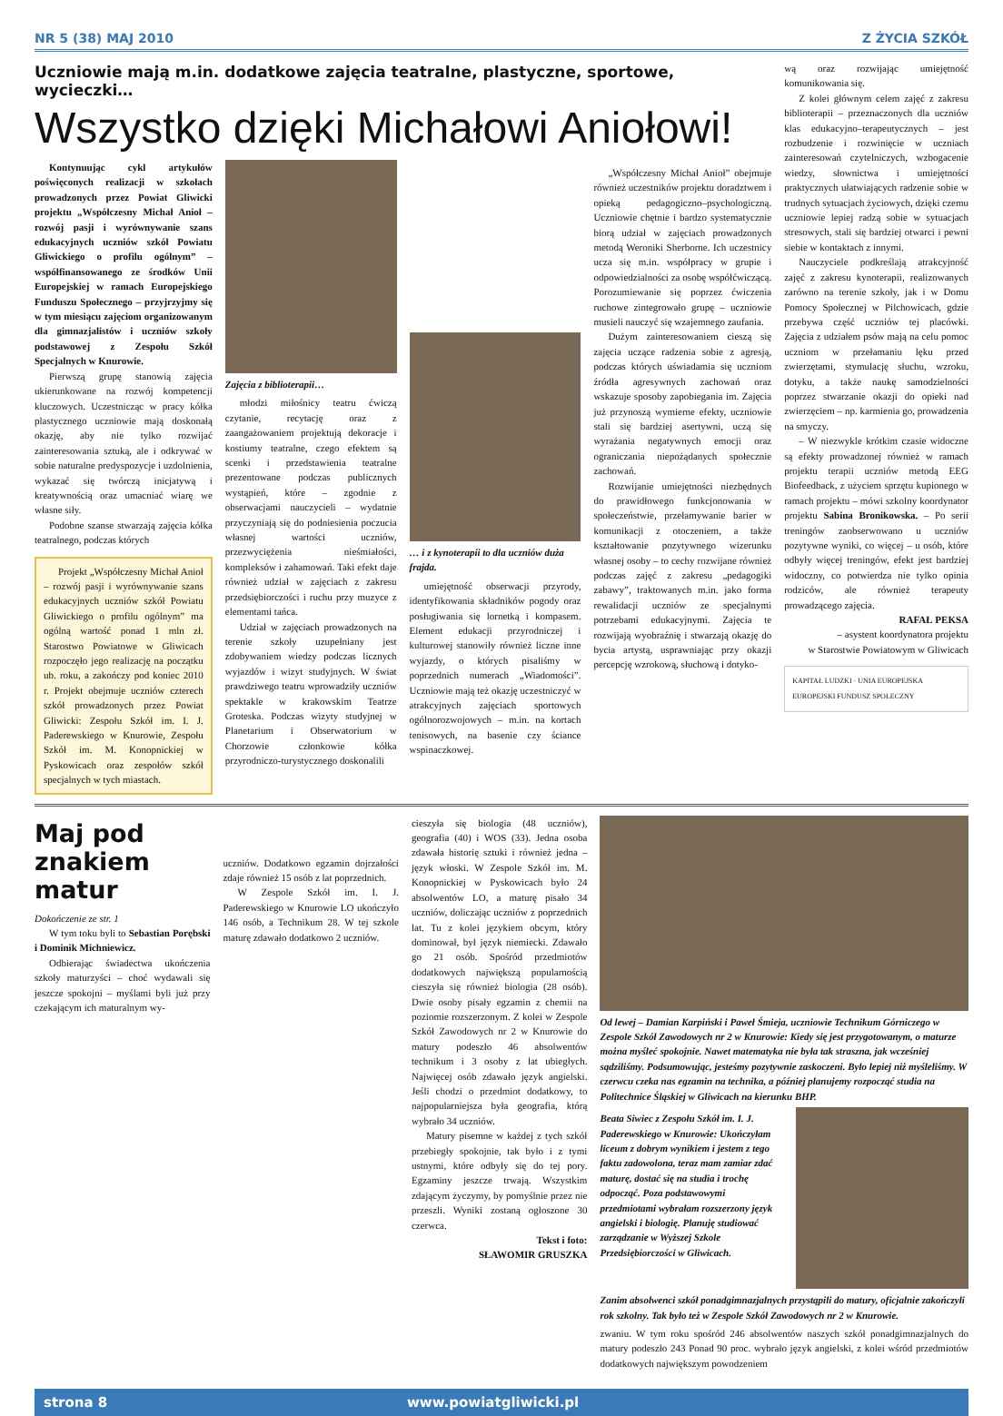NR 5 (38) MAJ 2010 Z ŻYCIA SZKÓŁ
Uczniowie mają m.in. dodatkowe zajęcia teatralne, plastyczne, sportowe, wycieczki…
Wszystko dzięki Michałowi Aniołowi!
Kontynuując cykl artykułów poświęconych realizacji w szkołach prowadzonych przez Powiat Gliwicki projektu „Współczesny Michał Anioł – rozwój pasji i wyrównywanie szans edukacyjnych uczniów szkół Powiatu Gliwickiego o profilu ogólnym” – współfinansowanego ze środków Unii Europejskiej w ramach Europejskiego Funduszu Społecznego – przyjrzyjmy się w tym miesiącu zajęciom organizowanym dla gimnazjalistów i uczniów szkoły podstawowej z Zespołu Szkół Specjalnych w Knurowie.
Pierwszą grupę stanowią zajęcia ukierunkowane na rozwój kompetencji kluczowych. Uczestnicząc w pracy kółka plastycznego uczniowie mają doskonałą okazję, aby nie tylko rozwijać zainteresowania sztuką, ale i odkrywać w sobie naturalne predyspozycje i uzdolnienia, wykazać się twórczą inicjatywą i kreatywnością oraz umacniać wiarę we własne siły.
Podobne szanse stwarzają zajęcia kółka teatralnego, podczas których
Projekt „Współczesny Michał Anioł – rozwój pasji i wyrównywanie szans edukacyjnych uczniów szkół Powiatu Gliwickiego o profilu ogólnym” ma ogólną wartość ponad 1 mln zł. Starostwo Powiatowe w Gliwicach rozpoczęło jego realizację na początku ub. roku, a zakończy pod koniec 2010 r. Projekt obejmuje uczniów czterech szkół prowadzonych przez Powiat Gliwicki: Zespołu Szkół im. I. J. Paderewskiego w Knurowie, Zespołu Szkół im. M. Konopnickiej w Pyskowicach oraz zespołów szkół specjalnych w tych miastach.
Zajęcia z biblioterapii…
młodzi miłośnicy teatru ćwiczą czytanie, recytację oraz z zaangażowaniem projektują dekoracje i kostiumy teatralne, czego efektem są scenki i przedstawienia teatralne prezentowane podczas publicznych wystąpień, które – zgodnie z obserwacjami nauczycieli – wydatnie przyczyniają się do podniesienia poczucia własnej wartości uczniów, przezwyciężenia nieśmiałości, kompleksów i zahamowań. Taki efekt daje również udział w zajęciach z zakresu przedsiębiorczości i ruchu przy muzyce z elementami tańca.
Udział w zajęciach prowadzonych na terenie szkoły uzupełniany jest zdobywaniem wiedzy podczas licznych wyjazdów i wizyt studyjnych. W świat prawdziwego teatru wprowadziły uczniów spektakle w krakowskim Teatrze Groteska. Podczas wizyty studyjnej w Planetarium i Obserwatorium w Chorzowie członkowie kółka przyrodniczo-turystycznego doskonalili
… i z kynoterapii to dla uczniów duża frajda.
umiejętność obserwacji przyrody, identyfikowania składników pogody oraz posługiwania się lornetką i kompasem. Element edukacji przyrodniczej i kulturowej stanowiły również liczne inne wyjazdy, o których pisaliśmy w poprzednich numerach „Wiadomości”. Uczniowie mają też okazję uczestniczyć w atrakcyjnych zajęciach sportowych ogólnorozwojowych – m.in. na kortach tenisowych, na basenie czy ściance wspinaczkowej.
„Współczesny Michał Anioł” obejmuje również uczestników projektu doradztwem i opieką pedagogiczno–psychologiczną. Uczniowie chętnie i bardzo systematycznie biorą udział w zajęciach prowadzonych metodą Weroniki Sherborne. Ich uczestnicy ucza się m.in. współpracy w grupie i odpowiedzialności za osobę współćwiczącą. Porozumiewanie się poprzez ćwiczenia ruchowe zintegrowało grupę – uczniowie musieli nauczyć się wzajemnego zaufania.
Dużym zainteresowaniem cieszą się zajęcia uczące radzenia sobie z agresją, podczas których uświadamia się uczniom źródła agresywnych zachowań oraz wskazuje sposoby zapobiegania im. Zajęcia już przynoszą wymierne efekty, uczniowie stali się bardziej asertywni, uczą się wyrażania negatywnych emocji oraz ograniczania niepożądanych społecznie zachowań.
Rozwijanie umiejętności niezbędnych do prawidłowego funkcjonowania w społeczeństwie, przełamywanie barier w komunikacji z otoczeniem, a także kształtowanie pozytywnego wizerunku własnej osoby – to cechy rozwijane również podczas zajęć z zakresu „pedagogiki zabawy”, traktowanych m.in. jako forma rewalidacji uczniów ze specjalnymi potrzebami edukacyjnymi. Zajęcia te rozwijają wyobraźnię i stwarzają okazję do bycia artystą, usprawniając przy okazji percepcję wzrokową, słuchową i dotyko-
wą oraz rozwijając umiejętność komunikowania się.
Z kolei głównym celem zajęć z zakresu biblioterapii – przeznaczonych dla uczniów klas edukacyjno–terapeutycznych – jest rozbudzenie i rozwinięcie w uczniach zainteresowań czytelniczych, wzbogacenie wiedzy, słownictwa i umiejętności praktycznych ułatwiających radzenie sobie w trudnych sytuacjach życiowych, dzięki czemu uczniowie lepiej radzą sobie w sytuacjach stresowych, stali się bardziej otwarci i pewni siebie w kontaktach z innymi.
Nauczyciele podkreślają atrakcyjność zajęć z zakresu kynoterapii, realizowanych zarówno na terenie szkoły, jak i w Domu Pomocy Społecznej w Pilchowicach, gdzie przebywa część uczniów tej placówki. Zajęcia z udziałem psów mają na celu pomoc uczniom w przełamaniu lęku przed zwierzętami, stymulację słuchu, wzroku, dotyku, a także naukę samodzielności poprzez stwarzanie okazji do opieki nad zwierzęciem – np. karmienia go, prowadzenia na smyczy.
– W niezwykle krótkim czasie widoczne są efekty prowadzonej również w ramach projektu terapii uczniów metodą EEG Biofeedback, z użyciem sprzętu kupionego w ramach projektu – mówi szkolny koordynator projektu Sabina Bronikowska. – Po serii treningów zaobserwowano u uczniów pozytywne wyniki, co więcej – u osób, które odbyły więcej treningów, efekt jest bardziej widoczny, co potwierdza nie tylko opinia rodziców, ale również terapeuty prowadzącego zajęcia.
RAFAŁ PEKSA
– asystent koordynatora projektu
w Starostwie Powiatowym w Gliwicach
KAPITAŁ LUDZKI · UNIA EUROPEJSKA EUROPEJSKI FUNDUSZ SPOŁECZNY
Maj pod znakiem matur
Dokończenie ze str. 1
W tym toku byli to Sebastian Porębski i Dominik Michniewicz.
Odbierając świadectwa ukończenia szkoły maturzyści – choć wydawali się jeszcze spokojni – myślami byli już przy czekającym ich maturalnym wy-
uczniów. Dodatkowo egzamin dojrzałości zdaje również 15 osób z lat poprzednich.
W Zespole Szkół im. I. J. Paderewskiego w Knurowie LO ukończyło 146 osób, a Technikum 28. W tej szkole maturę zdawało dodatkowo 2 uczniów.
cieszyła się biologia (48 uczniów), geografia (40) i WOS (33). Jedna osoba zdawała historię sztuki i również jedna – język włoski. W Zespole Szkół im. M. Konopnickiej w Pyskowicach było 24 absolwentów LO, a maturę pisało 34 uczniów, doliczając uczniów z poprzednich lat. Tu z kolei językiem obcym, który dominował, był język niemiecki. Zdawało go 21 osób. Spośród przedmiotów dodatkowych największą popularnością cieszyła się również biologia (28 osób). Dwie osoby pisały egzamin z chemii na poziomie rozszerzonym. Z kolei w Zespole Szkół Zawodowych nr 2 w Knurowie do matury podeszło 46 absolwentów technikum i 3 osoby z lat ubiegłych. Najwięcej osób zdawało język angielski. Jeśli chodzi o przedmiot dodatkowy, to najpopularniejsza była geografia, którą wybrało 34 uczniów.
Matury pisemne w każdej z tych szkół przebiegły spokojnie, tak było i z tymi ustnymi, które odbyły się do tej pory. Egzaminy jeszcze trwają. Wszystkim zdającym życzymy, by pomyślnie przez nie przeszli. Wyniki zostaną ogłoszone 30 czerwca.
Tekst i foto:
SŁAWOMIR GRUSZKA
Od lewej – Damian Karpiński i Paweł Śmieja, uczniowie Technikum Górniczego w Zespole Szkół Zawodowych nr 2 w Knurowie: Kiedy się jest przygotowanym, o maturze można myśleć spokojnie. Nawet matematyka nie była tak straszna, jak wcześniej sądziliśmy. Podsumowując, jesteśmy pozytywnie zaskoczeni. Było lepiej niż myśleliśmy. W czerwcu czeka nas egzamin na technika, a później planujemy rozpocząć studia na Politechnice Śląskiej w Gliwicach na kierunku BHP.
Beata Siwiec z Zespołu Szkół im. I. J. Paderewskiego w Knurowie: Ukończyłam liceum z dobrym wynikiem i jestem z tego faktu zadowolona, teraz mam zamiar zdać maturę, dostać się na studia i trochę odpocząć. Poza podstawowymi przedmiotami wybrałam rozszerzony język angielski i biologię. Planuję studiować zarządzanie w Wyższej Szkole Przedsiębiorczości w Gliwicach.
Zanim absolwenci szkół ponadgimnazjalnych przystąpili do matury, oficjalnie zakończyli rok szkolny. Tak było też w Zespole Szkół Zawodowych nr 2 w Knurowie.
zwaniu. W tym roku spośród 246 absolwentów naszych szkół ponadgimnazjalnych do matury podeszło 243 Ponad 90 proc. wybrało język angielski, z kolei wśród przedmiotów dodatkowych największym powodzeniem
strona 8 www.powiatgliwicki.pl